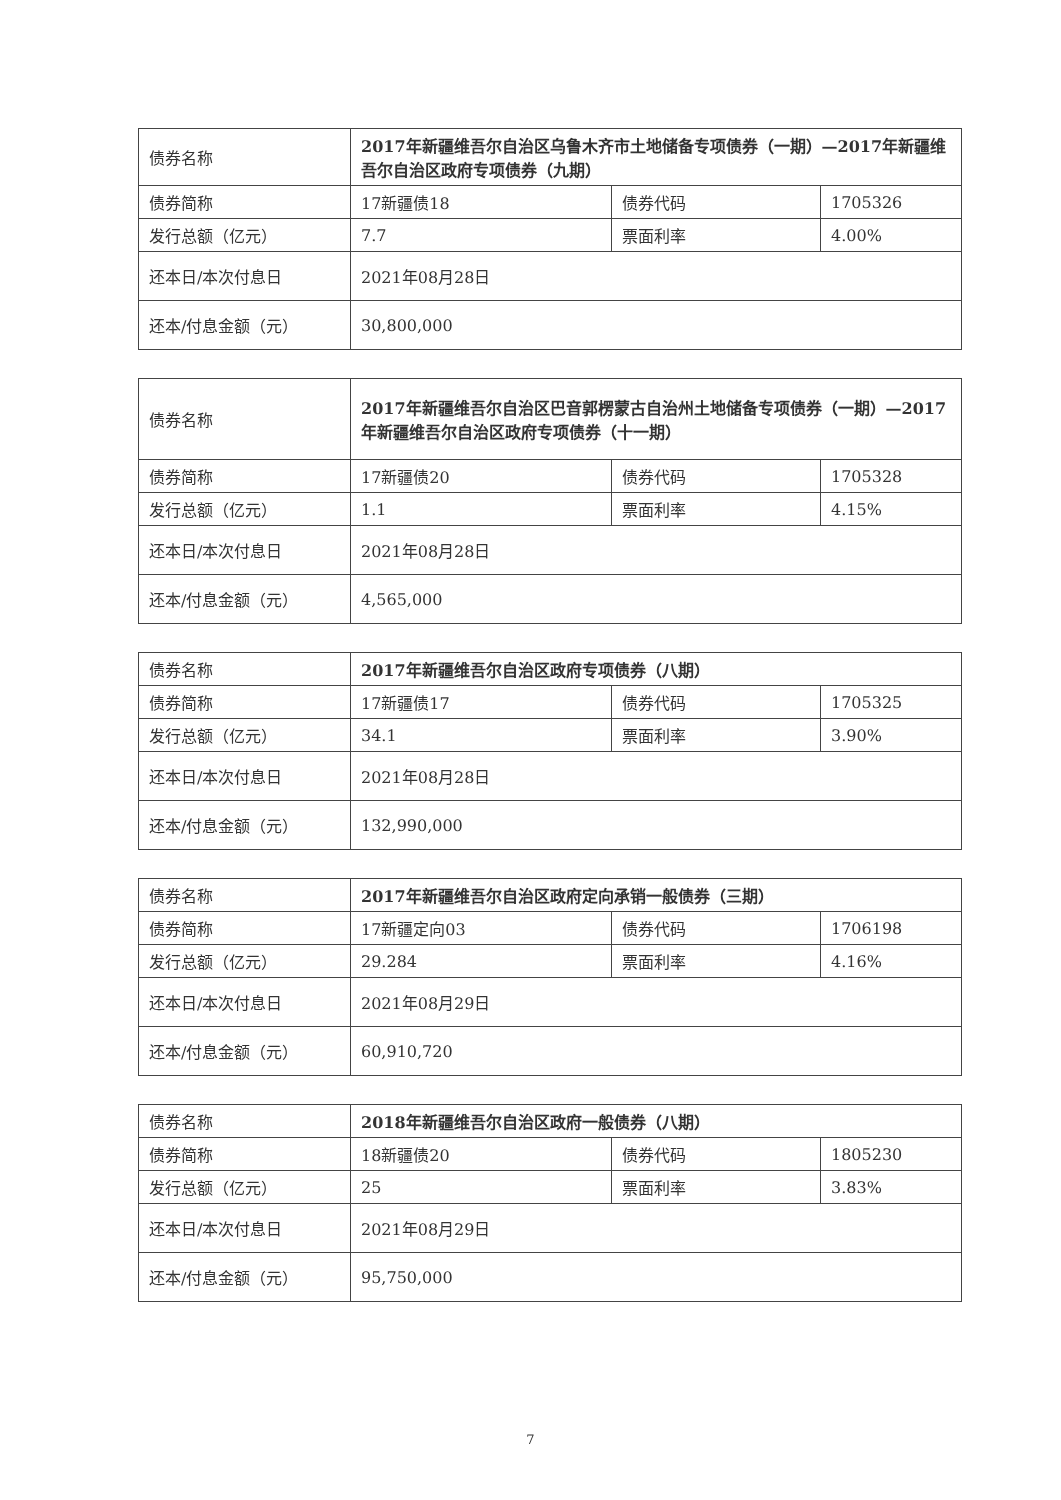| 债券名称 | 2017年新疆维吾尔自治区乌鲁木齐市土地储备专项债券（一期）—2017年新疆维吾尔自治区政府专项债券（九期） | | |
| 债券简称 | 17新疆债18 | 债券代码 | 1705326 |
| 发行总额（亿元） | 7.7 | 票面利率 | 4.00% |
| 还本日/本次付息日 | 2021年08月28日 | | |
| 还本/付息金额（元） | 30,800,000 | | |
| 债券名称 | 2017年新疆维吾尔自治区巴音郭楞蒙古自治州土地储备专项债券（一期）—2017年新疆维吾尔自治区政府专项债券（十一期） | | |
| 债券简称 | 17新疆债20 | 债券代码 | 1705328 |
| 发行总额（亿元） | 1.1 | 票面利率 | 4.15% |
| 还本日/本次付息日 | 2021年08月28日 | | |
| 还本/付息金额（元） | 4,565,000 | | |
| 债券名称 | 2017年新疆维吾尔自治区政府专项债券（八期） | | |
| 债券简称 | 17新疆债17 | 债券代码 | 1705325 |
| 发行总额（亿元） | 34.1 | 票面利率 | 3.90% |
| 还本日/本次付息日 | 2021年08月28日 | | |
| 还本/付息金额（元） | 132,990,000 | | |
| 债券名称 | 2017年新疆维吾尔自治区政府定向承销一般债券（三期） | | |
| 债券简称 | 17新疆定向03 | 债券代码 | 1706198 |
| 发行总额（亿元） | 29.284 | 票面利率 | 4.16% |
| 还本日/本次付息日 | 2021年08月29日 | | |
| 还本/付息金额（元） | 60,910,720 | | |
| 债券名称 | 2018年新疆维吾尔自治区政府一般债券（八期） | | |
| 债券简称 | 18新疆债20 | 债券代码 | 1805230 |
| 发行总额（亿元） | 25 | 票面利率 | 3.83% |
| 还本日/本次付息日 | 2021年08月29日 | | |
| 还本/付息金额（元） | 95,750,000 | | |
7